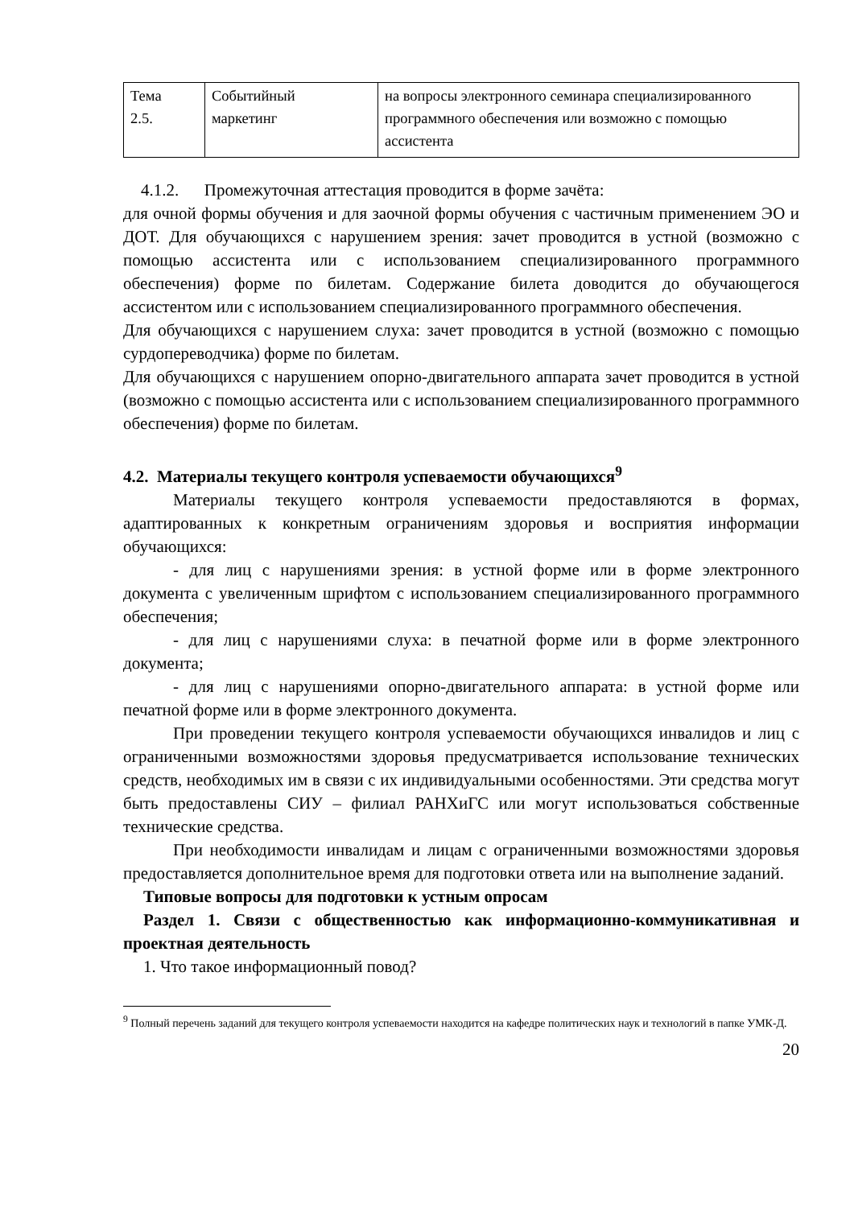| Тема 2.5. | Событийный маркетинг | на вопросы электронного семинара специализированного программного обеспечения или возможно с помощью ассистента |
4.1.2. Промежуточная аттестация проводится в форме зачёта:
для очной формы обучения и для заочной формы обучения с частичным применением ЭО и ДОТ. Для обучающихся с нарушением зрения: зачет проводится в устной (возможно с помощью ассистента или с использованием специализированного программного обеспечения) форме по билетам. Содержание билета доводится до обучающегося ассистентом или с использованием специализированного программного обеспечения.
Для обучающихся с нарушением слуха: зачет проводится в устной (возможно с помощью сурдопереводчика) форме по билетам.
Для обучающихся с нарушением опорно-двигательного аппарата зачет проводится в устной (возможно с помощью ассистента или с использованием специализированного программного обеспечения) форме по билетам.
4.2. Материалы текущего контроля успеваемости обучающихся<sup>9</sup>
Материалы текущего контроля успеваемости предоставляются в формах, адаптированных к конкретным ограничениям здоровья и восприятия информации обучающихся:
- для лиц с нарушениями зрения: в устной форме или в форме электронного документа с увеличенным шрифтом с использованием специализированного программного обеспечения;
- для лиц с нарушениями слуха: в печатной форме или в форме электронного документа;
- для лиц с нарушениями опорно-двигательного аппарата: в устной форме или печатной форме или в форме электронного документа.
При проведении текущего контроля успеваемости обучающихся инвалидов и лиц с ограниченными возможностями здоровья предусматривается использование технических средств, необходимых им в связи с их индивидуальными особенностями. Эти средства могут быть предоставлены СИУ – филиал РАНХиГС или могут использоваться собственные технические средства.
При необходимости инвалидам и лицам с ограниченными возможностями здоровья предоставляется дополнительное время для подготовки ответа или на выполнение заданий.
Типовые вопросы для подготовки к устным опросам
Раздел 1. Связи с общественностью как информационно-коммуникативная и проектная деятельность
1. Что такое информационный повод?
<sup>9</sup> Полный перечень заданий для текущего контроля успеваемости находится на кафедре политических наук и технологий в папке УМК-Д.
20